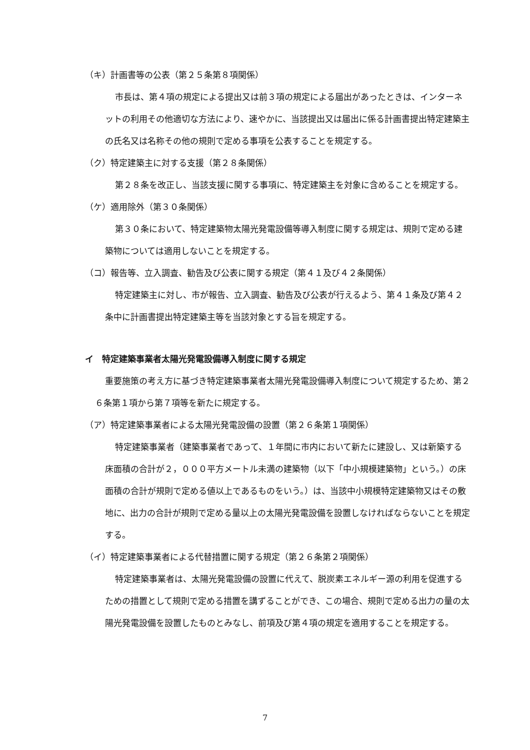（キ）計画書等の公表（第２５条第８項関係）
市長は、第４項の規定による提出又は前３項の規定による届出があったときは、インターネットの利用その他適切な方法により、速やかに、当該提出又は届出に係る計画書提出特定建築主の氏名又は名称その他の規則で定める事項を公表することを規定する。
（ク）特定建築主に対する支援（第２８条関係）
第２８条を改正し、当該支援に関する事項に、特定建築主を対象に含めることを規定する。
（ケ）適用除外（第３０条関係）
第３０条において、特定建築物太陽光発電設備等導入制度に関する規定は、規則で定める建築物については適用しないことを規定する。
（コ）報告等、立入調査、勧告及び公表に関する規定（第４１及び４２条関係）
特定建築主に対し、市が報告、立入調査、勧告及び公表が行えるよう、第４１条及び第４２条中に計画書提出特定建築主等を当該対象とする旨を規定する。
イ　特定建築事業者太陽光発電設備導入制度に関する規定
重要施策の考え方に基づき特定建築事業者太陽光発電設備導入制度について規定するため、第２６条第１項から第７項等を新たに規定する。
（ア）特定建築事業者による太陽光発電設備の設置（第２６条第１項関係）
特定建築事業者（建築事業者であって、１年間に市内において新たに建設し、又は新築する床面積の合計が２，０００平方メートル未満の建築物（以下「中小規模建築物」という。）の床面積の合計が規則で定める値以上であるものをいう。）は、当該中小規模特定建築物又はその敷地に、出力の合計が規則で定める量以上の太陽光発電設備を設置しなければならないことを規定する。
（イ）特定建築事業者による代替措置に関する規定（第２６条第２項関係）
特定建築事業者は、太陽光発電設備の設置に代えて、脱炭素エネルギー源の利用を促進するための措置として規則で定める措置を講ずることができ、この場合、規則で定める出力の量の太陽光発電設備を設置したものとみなし、前項及び第４項の規定を適用することを規定する。
7